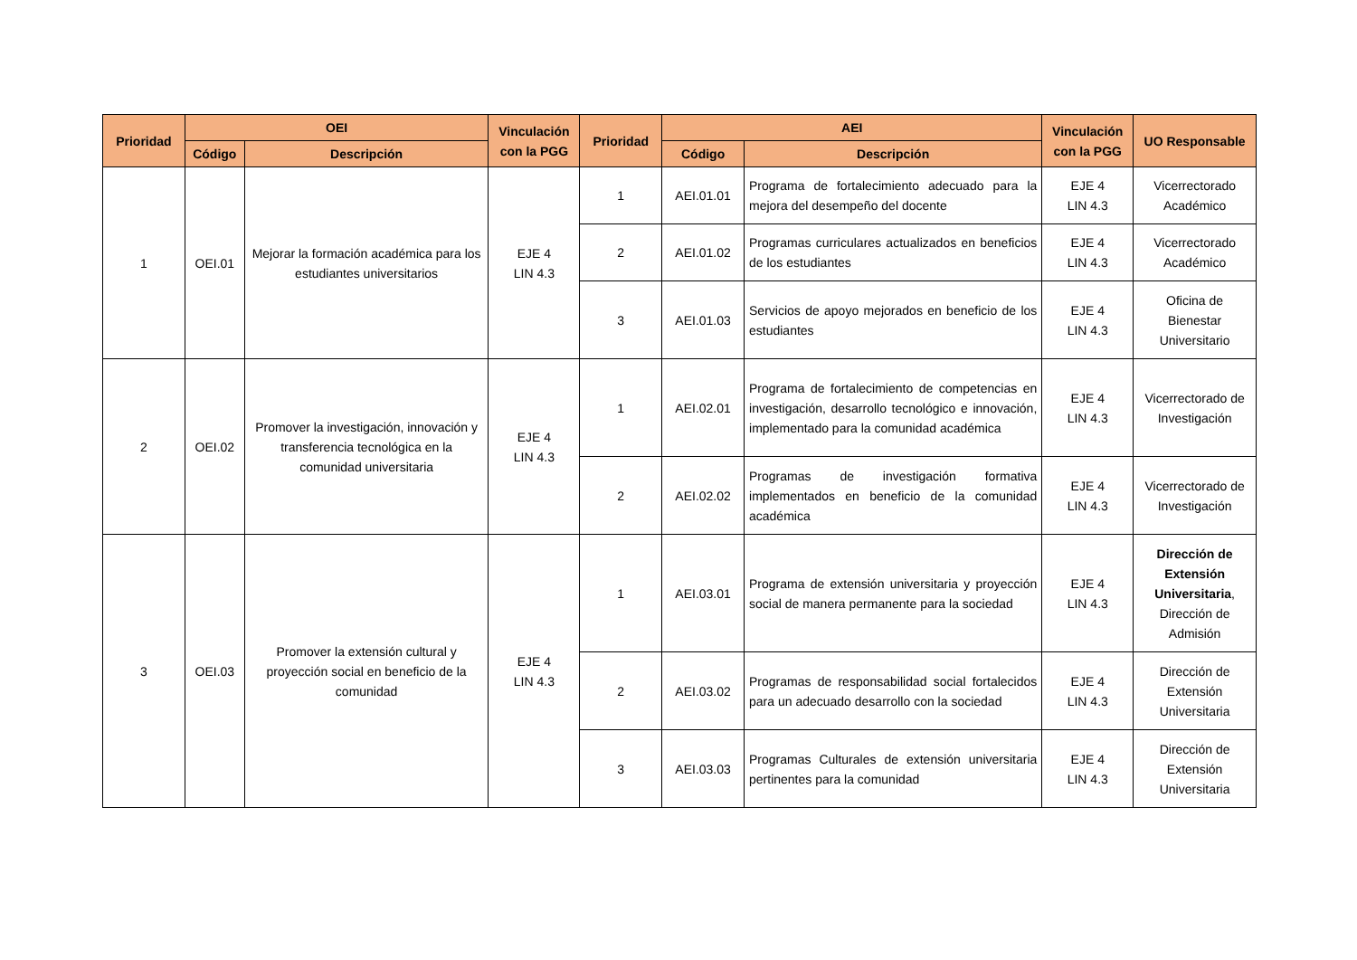| Prioridad | OEI | | Vinculación con la PGG | Prioridad | AEI | | Vinculación con la PGG | UO Responsable |
| --- | --- | --- | --- | --- | --- | --- | --- | --- |
| | Código | Descripción | | | Código | Descripción | | |
| 1 | OEI.01 | Mejorar la formación académica para los estudiantes universitarios | EJE 4 LIN 4.3 | 1 | AEI.01.01 | Programa de fortalecimiento adecuado para la mejora del desempeño del docente | EJE 4 LIN 4.3 | Vicerrectorado Académico |
| | | | | 2 | AEI.01.02 | Programas curriculares actualizados en beneficios de los estudiantes | EJE 4 LIN 4.3 | Vicerrectorado Académico |
| | | | | 3 | AEI.01.03 | Servicios de apoyo mejorados en beneficio de los estudiantes | EJE 4 LIN 4.3 | Oficina de Bienestar Universitario |
| 2 | OEI.02 | Promover la investigación, innovación y transferencia tecnológica en la comunidad universitaria | EJE 4 LIN 4.3 | 1 | AEI.02.01 | Programa de fortalecimiento de competencias en investigación, desarrollo tecnológico e innovación, implementado para la comunidad académica | EJE 4 LIN 4.3 | Vicerrectorado de Investigación |
| | | | | 2 | AEI.02.02 | Programas de investigación formativa implementados en beneficio de la comunidad académica | EJE 4 LIN 4.3 | Vicerrectorado de Investigación |
| 3 | OEI.03 | Promover la extensión cultural y proyección social en beneficio de la comunidad | EJE 4 LIN 4.3 | 1 | AEI.03.01 | Programa de extensión universitaria y proyección social de manera permanente para la sociedad | EJE 4 LIN 4.3 | Dirección de Extensión Universitaria , Dirección de Admisión |
| | | | | 2 | AEI.03.02 | Programas de responsabilidad social fortalecidos para un adecuado desarrollo con la sociedad | EJE 4 LIN 4.3 | Dirección de Extensión Universitaria |
| | | | | 3 | AEI.03.03 | Programas Culturales de extensión universitaria pertinentes para la comunidad | EJE 4 LIN 4.3 | Dirección de Extensión Universitaria |